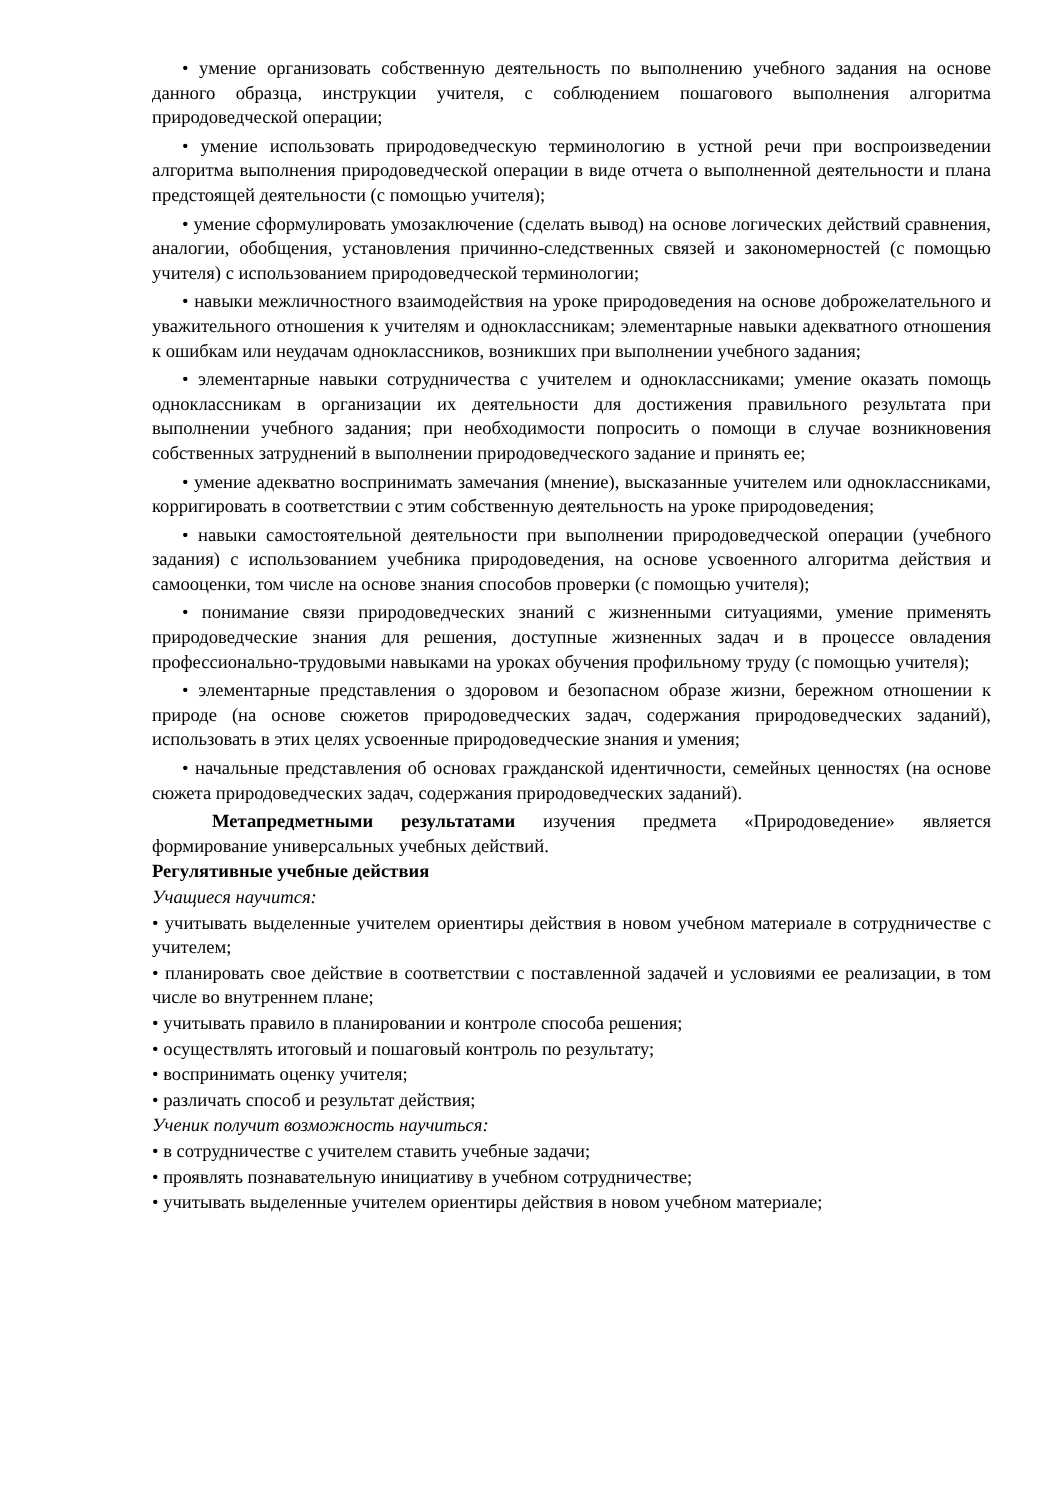• умение организовать собственную деятельность по выполнению учебного задания на основе данного образца, инструкции учителя, с соблюдением пошагового выполнения алгоритма природоведческой операции;
• умение использовать природоведческую терминологию в устной речи при воспроизведении алгоритма выполнения природоведческой операции в виде отчета о выполненной деятельности и плана предстоящей деятельности (с помощью учителя);
• умение сформулировать умозаключение (сделать вывод) на основе логических действий сравнения, аналогии, обобщения, установления причинно-следственных связей и закономерностей (с помощью учителя) с использованием природоведческой терминологии;
• навыки межличностного взаимодействия на уроке природоведения на основе доброжелательного и уважительного отношения к учителям и одноклассникам; элементарные навыки адекватного отношения к ошибкам или неудачам одноклассников, возникших при выполнении учебного задания;
• элементарные навыки сотрудничества с учителем и одноклассниками; умение оказать помощь одноклассникам в организации их деятельности для достижения правильного результата при выполнении учебного задания; при необходимости попросить о помощи в случае возникновения собственных затруднений в выполнении природоведческого задание и принять ее;
• умение адекватно воспринимать замечания (мнение), высказанные учителем или одноклассниками, корригировать в соответствии с этим собственную деятельность на уроке природоведения;
• навыки самостоятельной деятельности при выполнении природоведческой операции (учебного задания) с использованием учебника природоведения, на основе усвоенного алгоритма действия и самооценки, том числе на основе знания способов проверки (с помощью учителя);
• понимание связи природоведческих знаний с жизненными ситуациями, умение применять природоведческие знания для решения, доступные жизненных задач и в процессе овладения профессионально-трудовыми навыками на уроках обучения профильному труду (с помощью учителя);
• элементарные представления о здоровом и безопасном образе жизни, бережном отношении к природе (на основе сюжетов природоведческих задач, содержания природоведческих заданий), использовать в этих целях усвоенные природоведческие знания и умения;
• начальные представления об основах гражданской идентичности, семейных ценностях (на основе сюжета природоведческих задач, содержания природоведческих заданий).
Метапредметными результатами изучения предмета «Природоведение» является формирование универсальных учебных действий.
Регулятивные учебные действия
Учащиеся научится:
• учитывать выделенные учителем ориентиры действия в новом учебном материале в сотрудничестве с учителем;
• планировать свое действие в соответствии с поставленной задачей и условиями ее реализации, в том числе во внутреннем плане;
• учитывать правило в планировании и контроле способа решения;
• осуществлять итоговый и пошаговый контроль по результату;
• воспринимать оценку учителя;
• различать способ и результат действия;
Ученик получит возможность научиться:
• в сотрудничестве с учителем ставить учебные задачи;
• проявлять познавательную инициативу в учебном сотрудничестве;
• учитывать выделенные учителем ориентиры действия в новом учебном материале;